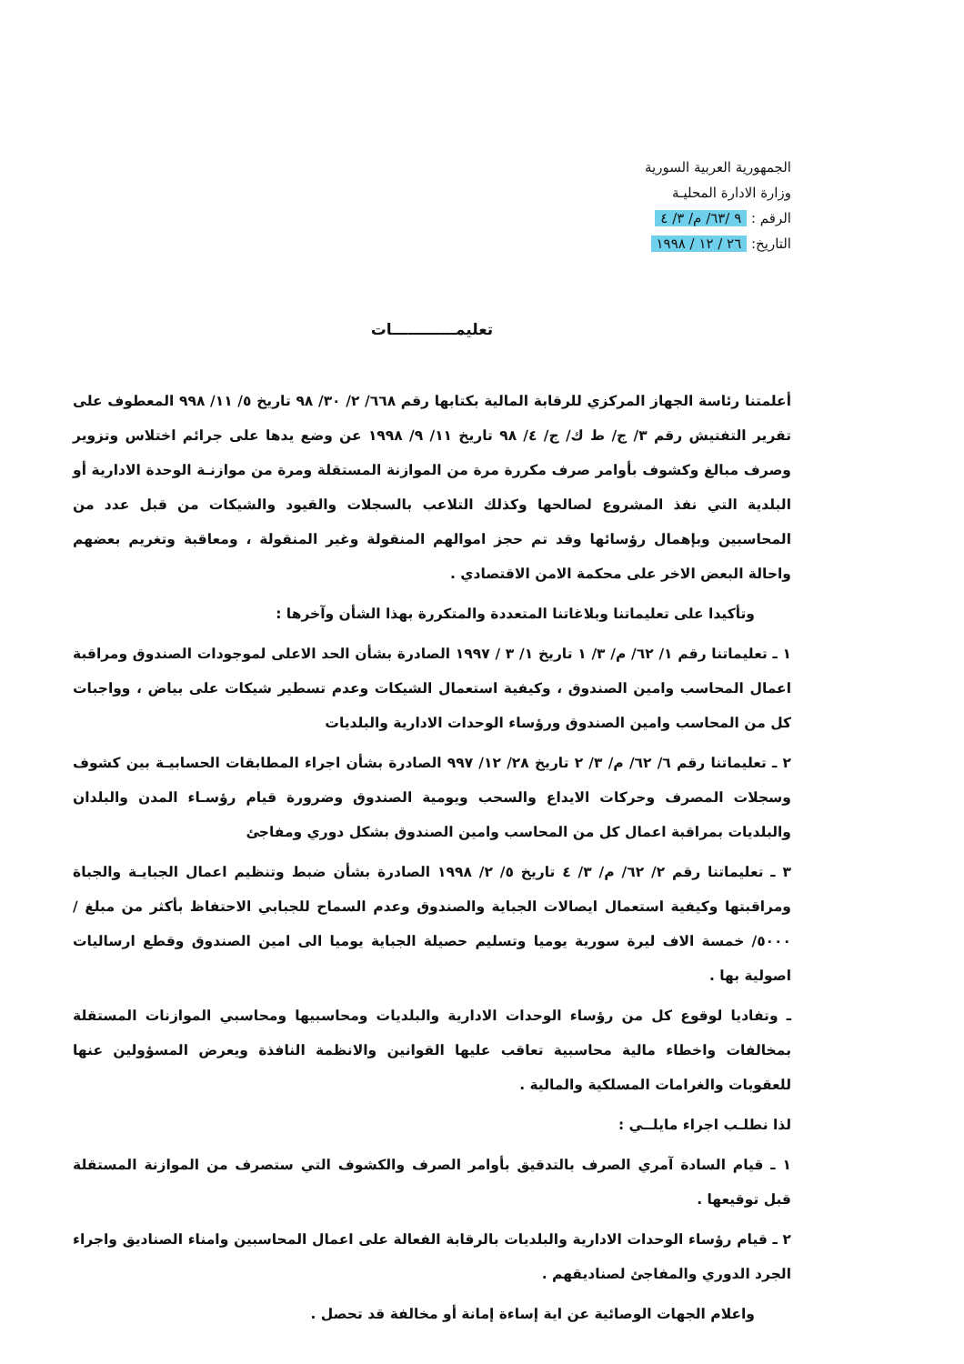الجمهورية العربية السورية
وزارة الادارة المحليـة
الرقم : ٩ /٦٣/ م/ ٣/ ٤
التاريخ: ٢٦ / ١٢ / ١٩٩٨
تعليمــــــــــــات
أعلمتنا رئاسة الجهاز المركزي للرقابة المالية بكتابها رقم ٦٦٨/ ٢/ ٣٠/ ٩٨ تاريخ ٥/ ١١/ ٩٩٨ المعطوف على تقرير التفتيش رقم ٣/ ج/ ط ك/ ج/ ٤/ ٩٨ تاريخ ١١/ ٩/ ١٩٩٨ عن وضع يدها على جرائم اختلاس وتزوير وصرف مبالغ وكشوف بأوامر صرف مكررة مرة من الموازنة المستقلة ومرة من موازنـة الوحدة الادارية أو البلدية التي نفذ المشروع لصالحها وكذلك التلاعب بالسجلات والقيود والشيكات من قبل عدد من المحاسبين وبإهمال رؤسائها وقد تم حجز اموالهم المنقولة وغير المنقولة ، ومعاقبة وتغريم بعضهم واحالة البعض الاخر على محكمة الامن الاقتصادي .
وتأكيدا على تعليماتنا وبلاغاتنا المتعددة والمتكررة بهذا الشأن وآخرها :
١ ـ تعليماتنا رقم ١/ ٦٢/ م/ ٣/ ١ تاريخ ١/ ٣ / ١٩٩٧ الصادرة بشأن الحد الاعلى لموجودات الصندوق ومراقبة اعمال المحاسب وامين الصندوق ، وكيفية استعمال الشيكات وعدم تسطير شيكات على بياض ، وواجبات كل من المحاسب وامين الصندوق ورؤساء الوحدات الادارية والبلديات
٢ ـ تعليماتنا رقم ٦/ ٦٢/ م/ ٣/ ٢ تاريخ ٢٨/ ١٢/ ٩٩٧ الصادرة بشأن اجراء المطابقات الحسابيـة بين كشوف وسجلات المصرف وحركات الايداع والسحب ويومية الصندوق وضرورة قيام رؤسـاء المدن والبلدان والبلديات بمراقبة اعمال كل من المحاسب وامين الصندوق بشكل دوري ومفاجئ
٣ ـ تعليماتنا رقم ٢/ ٦٢/ م/ ٣/ ٤ تاريخ ٥/ ٢/ ١٩٩٨ الصادرة بشأن ضبط وتنظيم اعمال الجبايـة والجباة ومراقبتها وكيفية استعمال ايصالات الجباية والصندوق وعدم السماح للجبابي الاحتفاظ بأكثر من مبلغ / ٥٠٠٠/ خمسة الاف ليرة سورية يوميا وتسليم حصيلة الجباية يوميا الى امين الصندوق وقطع ارساليات اصولية بها .
ـ وتفاديا لوقوع كل من رؤساء الوحدات الادارية والبلديات ومحاسبيها ومحاسبي الموازنات المستقلة بمخالفات واخطاء مالية محاسبية تعاقب عليها القوانين والانظمة النافذة ويعرض المسؤولين عنها للعقوبات والغرامات المسلكية والمالية .
لذا نطلـب اجراء مايلــي :
١ ـ قيام السادة آمري الصرف بالتدقيق بأوامر الصرف والكشوف التي ستصرف من الموازنة المستقلة قبل توقيعها .
٢ ـ قيام رؤساء الوحدات الادارية والبلديات بالرقابة الفعالة على اعمال المحاسبين وامناء الصناديق واجراء الجرد الدوري والمفاجئ لصناديقهم .
واعلام الجهات الوصائية عن اية إساءة إمانة أو مخالفة قد تحصل .